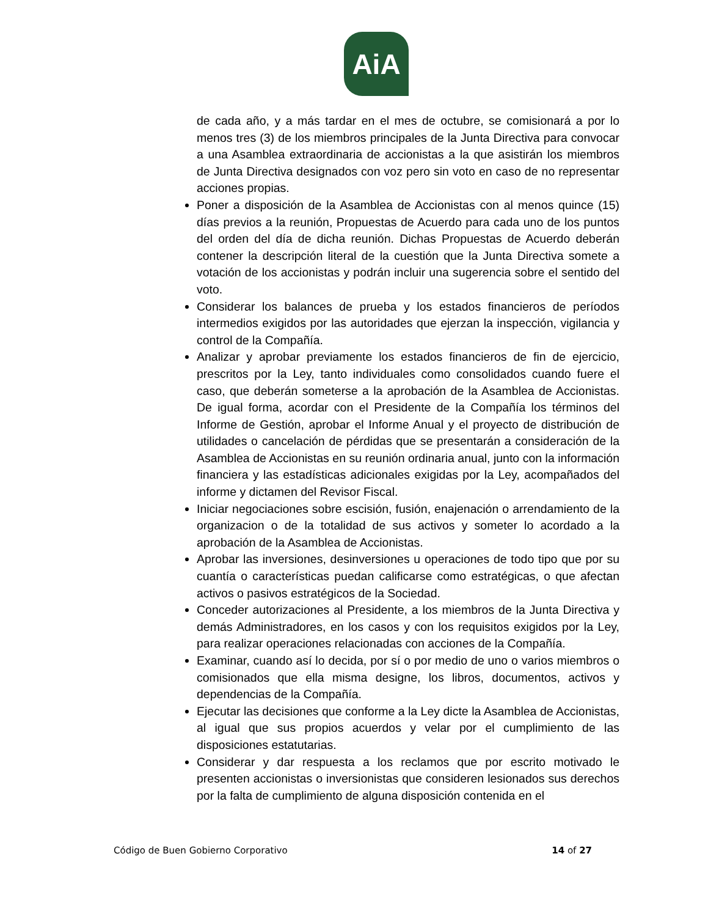AiA
de cada año, y a más tardar en el mes de octubre, se comisionará a por lo menos tres (3) de los miembros principales de la Junta Directiva para convocar a una Asamblea extraordinaria de accionistas a la que asistirán los miembros de Junta Directiva designados con voz pero sin voto en caso de no representar acciones propias.
Poner a disposición de la Asamblea de Accionistas con al menos quince (15) días previos a la reunión, Propuestas de Acuerdo para cada uno de los puntos del orden del día de dicha reunión. Dichas Propuestas de Acuerdo deberán contener la descripción literal de la cuestión que la Junta Directiva somete a votación de los accionistas y podrán incluir una sugerencia sobre el sentido del voto.
Considerar los balances de prueba y los estados financieros de períodos intermedios exigidos por las autoridades que ejerzan la inspección, vigilancia y control de la Compañía.
Analizar y aprobar previamente los estados financieros de fin de ejercicio, prescritos por la Ley, tanto individuales como consolidados cuando fuere el caso, que deberán someterse a la aprobación de la Asamblea de Accionistas. De igual forma, acordar con el Presidente de la Compañía los términos del Informe de Gestión, aprobar el Informe Anual y el proyecto de distribución de utilidades o cancelación de pérdidas que se presentarán a consideración de la Asamblea de Accionistas en su reunión ordinaria anual, junto con la información financiera y las estadísticas adicionales exigidas por la Ley, acompañados del informe y dictamen del Revisor Fiscal.
Iniciar negociaciones sobre escisión, fusión, enajenación o arrendamiento de la organizacion o de la totalidad de sus activos y someter lo acordado a la aprobación de la Asamblea de Accionistas.
Aprobar las inversiones, desinversiones u operaciones de todo tipo que por su cuantía o características puedan calificarse como estratégicas, o que afectan activos o pasivos estratégicos de la Sociedad.
Conceder autorizaciones al Presidente, a los miembros de la Junta Directiva y demás Administradores, en los casos y con los requisitos exigidos por la Ley, para realizar operaciones relacionadas con acciones de la Compañía.
Examinar, cuando así lo decida, por sí o por medio de uno o varios miembros o comisionados que ella misma designe, los libros, documentos, activos y dependencias de la Compañía.
Ejecutar las decisiones que conforme a la Ley dicte la Asamblea de Accionistas, al igual que sus propios acuerdos y velar por el cumplimiento de las disposiciones estatutarias.
Considerar y dar respuesta a los reclamos que por escrito motivado le presenten accionistas o inversionistas que consideren lesionados sus derechos por la falta de cumplimiento de alguna disposición contenida en el
Código de Buen Gobierno Corporativo 14 of 27